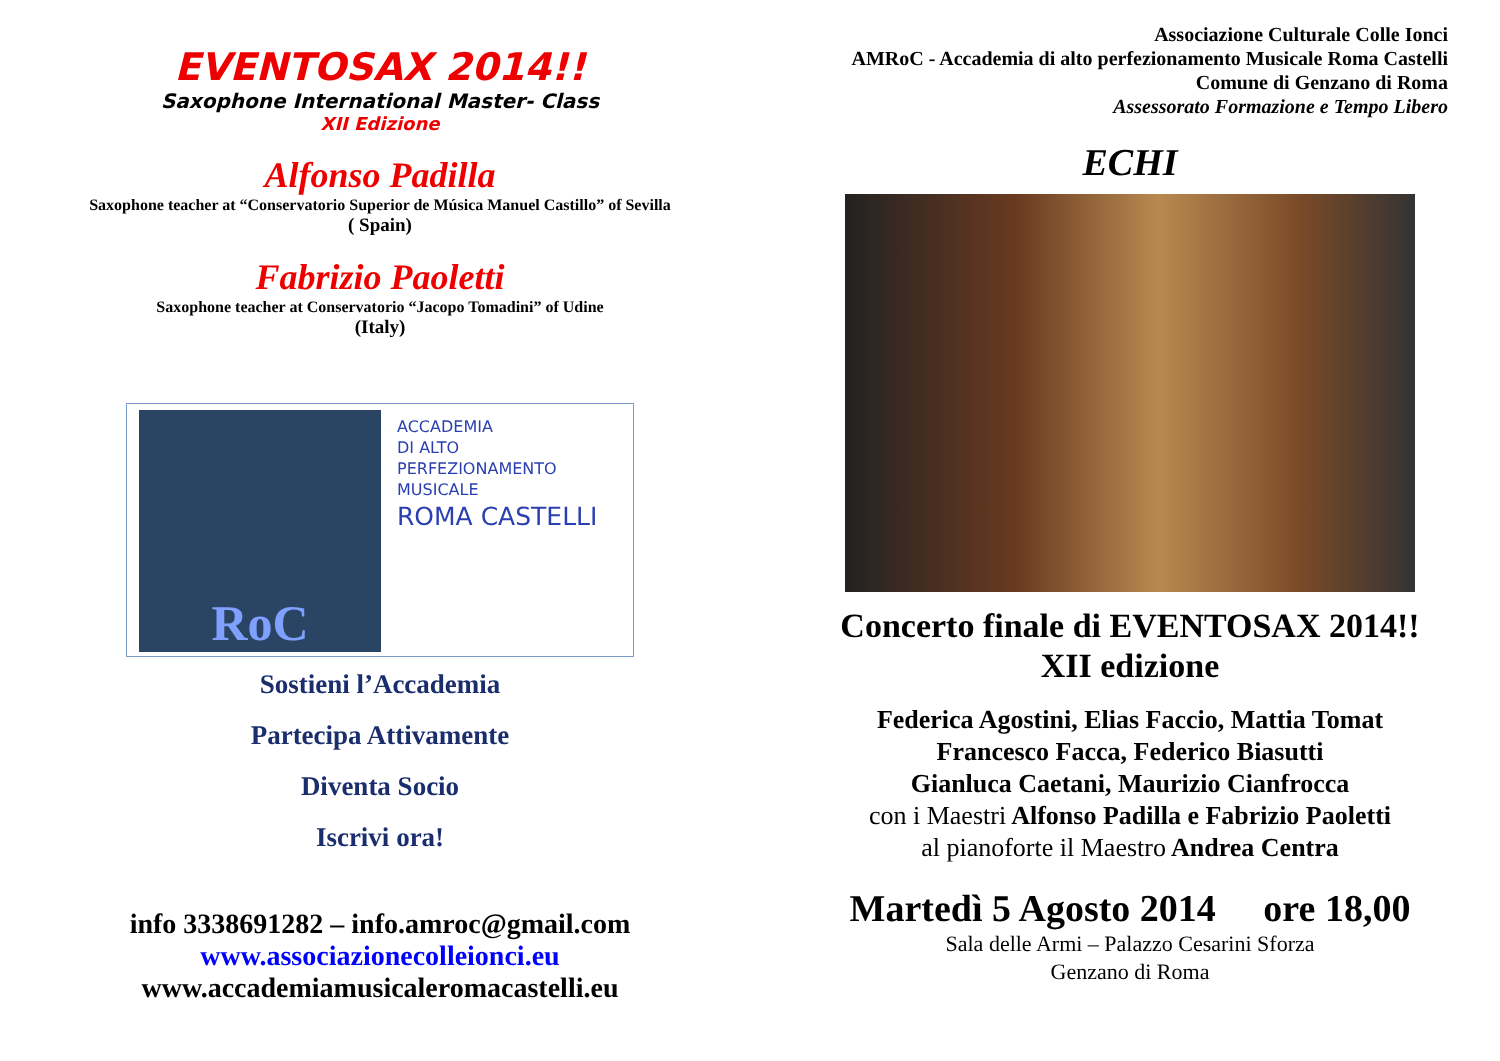EVENTOSAX 2014!!
Saxophone International Master- Class
XII Edizione
Alfonso Padilla
Saxophone teacher at “Conservatorio Superior de Música Manuel Castillo” of Sevilla
( Spain)
Fabrizio Paoletti
Saxophone teacher at Conservatorio “Jacopo Tomadini” of Udine
(Italy)
RoC
ACCADEMIA
DI ALTO
PERFEZIONAMENTO
MUSICALE
ROMA CASTELLI
Sostieni l’Accademia
Partecipa Attivamente
Diventa Socio
Iscrivi ora!
info 3338691282 – info.amroc@gmail.com
www.associazionecolleionci.eu
www.accademiamusicaleromacastelli.eu
Associazione Culturale Colle Ionci
AMRoC - Accademia di alto perfezionamento Musicale Roma Castelli
Comune di Genzano di Roma
Assessorato Formazione e Tempo Libero
ECHI
Concerto finale di EVENTOSAX 2014!!
XII edizione
Federica Agostini, Elias Faccio, Mattia Tomat
Francesco Facca, Federico Biasutti
Gianluca Caetani, Maurizio Cianfrocca
con i Maestri Alfonso Padilla e Fabrizio Paoletti
al pianoforte il Maestro Andrea Centra
Martedì 5 Agosto 2014 ore 18,00
Sala delle Armi – Palazzo Cesarini Sforza
Genzano di Roma